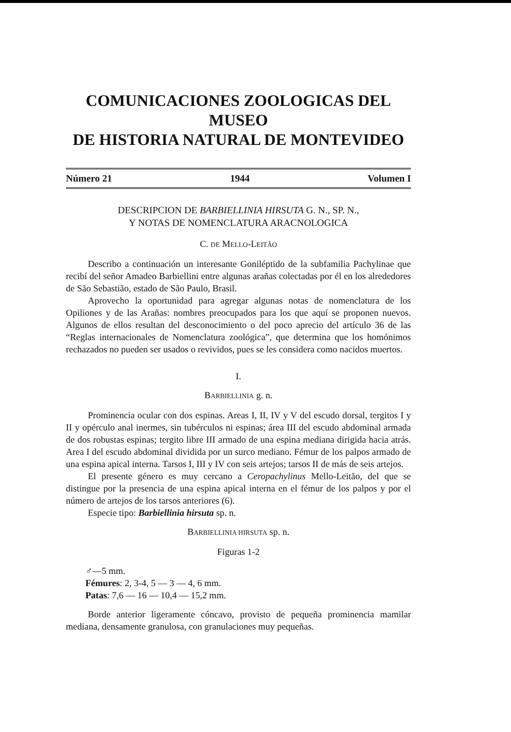COMUNICACIONES ZOOLOGICAS DEL MUSEO
DE HISTORIA NATURAL DE MONTEVIDEO
Número 21 1944 Volumen I
DESCRIPCION DE BARBIELLINIA HIRSUTA G. N., SP. N.,
Y NOTAS DE NOMENCLATURA ARACNOLOGICA
C. DE MELLO-LEITÃO
Describo a continuación un interesante Goniléptido de la subfamilia Pachylinae que recibí del señor Amadeo Barbiellini entre algunas arañas colectadas por él en los alrededores de São Sebastião, estado de São Paulo, Brasil.
Aprovecho la oportunidad para agregar algunas notas de nomenclatura de los Opiliones y de las Arañas: nombres preocupados para los que aquí se proponen nuevos. Algunos de ellos resultan del desconocimiento o del poco aprecio del artículo 36 de las “Reglas internacionales de Nomenclatura zoológica”, que determina que los homónimos rechazados no pueden ser usados o revividos, pues se les considera como nacidos muertos.
I.
BARBIELLINIA g. n.
Prominencia ocular con dos espinas. Areas I, II, IV y V del escudo dorsal, tergitos I y II y opérculo anal inermes, sin tubérculos ni espinas; área III del escudo abdominal armada de dos robustas espinas; tergito libre III armado de una espina mediana dirigida hacia atrás. Area I del escudo abdominal dividida por un surco mediano. Fémur de los palpos armado de una espina apical interna. Tarsos I, III y IV con seis artejos; tarsos II de más de seis artejos.
El presente género es muy cercano a Ceropachylinus Mello-Leitão, del que se distingue por la presencia de una espina apical interna en el fémur de los palpos y por el número de artejos de los tarsos anteriores (6).
Especie tipo: Barbiellinia hirsuta sp. n.
BARBIELLINIA HIRSUTA sp. n.
Figuras 1-2
♂—5 mm.
Fémures: 2, 3-4, 5 — 3 — 4, 6 mm.
Patas: 7,6 — 16 — 10,4 — 15,2 mm.
Borde anterior ligeramente cóncavo, provisto de pequeña prominencia mamilar mediana, densamente granulosa, con granulaciones muy pequeñas.